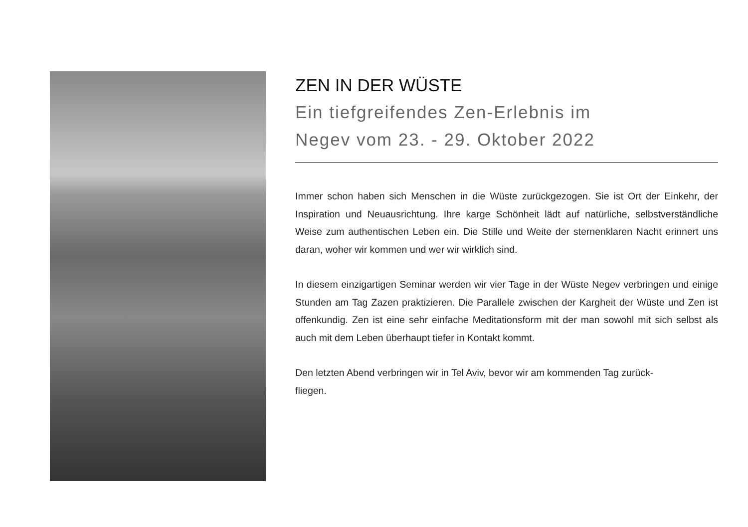ZEN IN DER WÜSTE
Ein tiefgreifendes Zen-Erlebnis im
Negev vom 23. - 29. Oktober 2022
Immer schon haben sich Menschen in die Wüste zurückgezogen. Sie ist Ort der Einkehr, der Inspiration und Neuausrichtung. Ihre karge Schönheit lädt auf natürliche, selbstverständliche Weise zum authentischen Leben ein. Die Stille und Weite der sternenklaren Nacht erinnert uns daran, woher wir kommen und wer wir wirklich sind.
In diesem einzigartigen Seminar werden wir vier Tage in der Wüste Negev verbringen und einige Stunden am Tag Zazen praktizieren. Die Parallele zwischen der Kargheit der Wüste und Zen ist offenkundig. Zen ist eine sehr einfache Meditationsform mit der man sowohl mit sich selbst als auch mit dem Leben überhaupt tiefer in Kontakt kommt.
Den letzten Abend verbringen wir in Tel Aviv, bevor wir am kommenden Tag zurück-
fliegen.